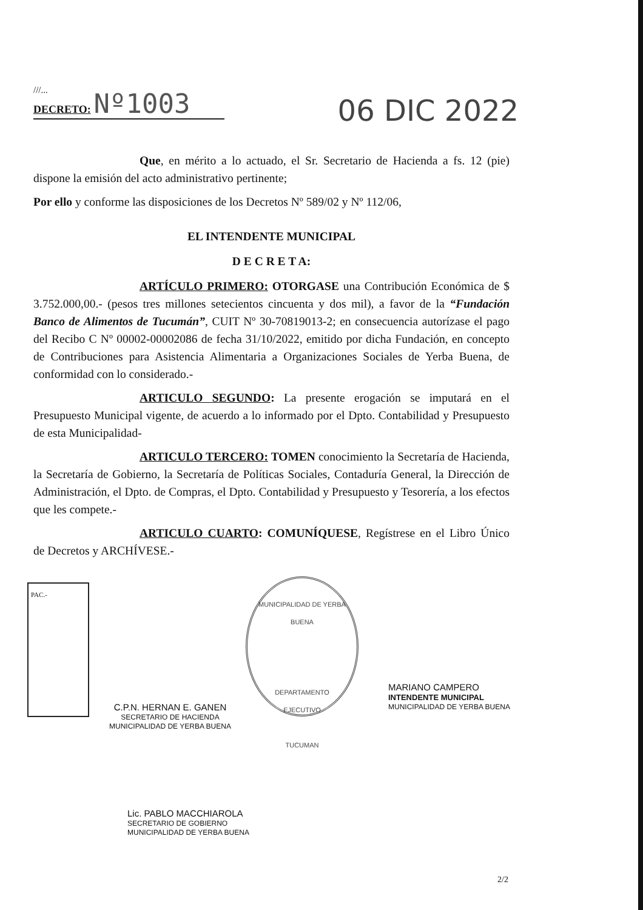///...
DECRETO: Nº1003
06 DIC 2022
Que, en mérito a lo actuado, el Sr. Secretario de Hacienda a fs. 12 (pie) dispone la emisión del acto administrativo pertinente;
Por ello y conforme las disposiciones de los Decretos Nº 589/02 y Nº 112/06,
EL INTENDENTE MUNICIPAL
D E C R E T A:
ARTÍCULO PRIMERO: OTORGASE una Contribución Económica de $ 3.752.000,00.- (pesos tres millones setecientos cincuenta y dos mil), a favor de la “Fundación Banco de Alimentos de Tucumán”, CUIT Nº 30-70819013-2; en consecuencia autorízase el pago del Recibo C Nº 00002-00002086 de fecha 31/10/2022, emitido por dicha Fundación, en concepto de Contribuciones para Asistencia Alimentaria a Organizaciones Sociales de Yerba Buena, de conformidad con lo considerado.-
ARTICULO SEGUNDO: La presente erogación se imputará en el Presupuesto Municipal vigente, de acuerdo a lo informado por el Dpto. Contabilidad y Presupuesto de esta Municipalidad-
ARTICULO TERCERO: TOMEN conocimiento la Secretaría de Hacienda, la Secretaría de Gobierno, la Secretaría de Políticas Sociales, Contaduría General, la Dirección de Administración, el Dpto. de Compras, el Dpto. Contabilidad y Presupuesto y Tesorería, a los efectos que les compete.-
ARTICULO CUARTO: COMUNÍQUESE, Regístrese en el Libro Único de Decretos y ARCHÍVESE.-
PAC.-
MUNICIPALIDAD DE YERBA BUENA
DEPARTAMENTO
EJECUTIVO
TUCUMAN
MARIANO CAMPERO
INTENDENTE MUNICIPAL
MUNICIPALIDAD DE YERBA BUENA
C.P.N. HERNAN E. GANEN
SECRETARIO DE HACIENDA
MUNICIPALIDAD DE YERBA BUENA
Lic. PABLO MACCHIAROLA
SECRETARIO DE GOBIERNO
MUNICIPALIDAD DE YERBA BUENA
2/2